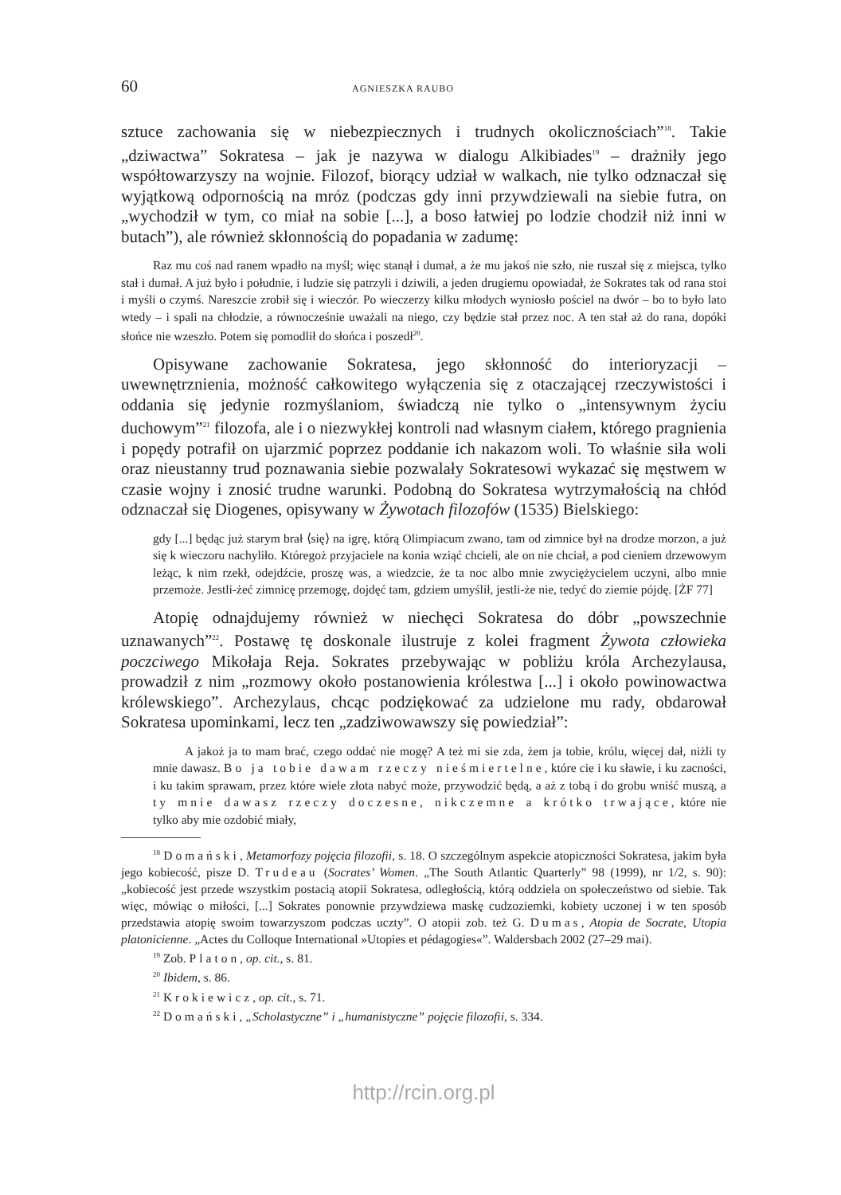60 AGNIESZKA RAUBO
sztuce zachowania się w niebezpiecznych i trudnych okolicznościach”<sup>18</sup>. Takie „dziwactwa” Sokratesa – jak je nazywa w dialogu Alkibiades<sup>19</sup> – drażniły jego współtowarzyszy na wojnie. Filozof, biorący udział w walkach, nie tylko odznaczał się wyjątkową odpornością na mróz (podczas gdy inni przywdziewali na siebie futra, on „wychodził w tym, co miał na sobie [...], a boso łatwiej po lodzie chodził niż inni w butach”), ale również skłonnością do popadania w zadumę:
Raz mu coś nad ranem wpadło na myśl; więc stanął i dumał, a że mu jakoś nie szło, nie ruszał się z miejsca, tylko stał i dumał. A już było i południe, i ludzie się patrzyli i dziwili, a jeden drugiemu opowiadał, że Sokrates tak od rana stoi i myśli o czymś. Nareszcie zrobił się i wieczór. Po wieczerzy kilku młodych wyniosło pościel na dwór – bo to było lato wtedy – i spali na chłodzie, a równocześnie uważali na niego, czy będzie stał przez noc. A ten stał aż do rana, dopóki słońce nie wzeszło. Potem się pomodlił do słońca i poszedł<sup>20</sup>.
Opisywane zachowanie Sokratesa, jego skłonność do interioryzacji – uwewnętrznienia, możność całkowitego wyłączenia się z otaczającej rzeczywistości i oddania się jedynie rozmyślaniom, świadczą nie tylko o „intensywnym życiu duchowym”<sup>21</sup> filozofa, ale i o niezwykłej kontroli nad własnym ciałem, którego pragnienia i popędy potrafił on ujarzmić poprzez poddanie ich nakazom woli. To właśnie siła woli oraz nieustanny trud poznawania siebie pozwalały Sokratesowi wykazać się męstwem w czasie wojny i znosić trudne warunki. Podobną do Sokratesa wytrzymałością na chłód odznaczał się Diogenes, opisywany w Żywotach filozofów (1535) Bielskiego:
gdy [...] będąc już starym brał ⟨się⟩ na igrę, którą Olimpiacum zwano, tam od zimnice był na drodze morzon, a już się k wieczoru nachyliło. Któregoż przyjaciele na konia wziąć chcieli, ale on nie chciał, a pod cieniem drzewowym leżąc, k nim rzekł, odejdźcie, proszę was, a wiedzcie, że ta noc albo mnie zwyciężycielem uczyni, albo mnie przemoże. Jestli-żeć zimnicę przemogę, dojdęć tam, gdziem umyślił, jestli-że nie, tedyć do ziemie pójdę. [ŻF 77]
Atopię odnajdujemy również w niechęci Sokratesa do dóbr „powszechnie uznawanych”<sup>22</sup>. Postawę tę doskonale ilustruje z kolei fragment Żywota człowieka poczciwego Mikołaja Reja. Sokrates przebywając w pobliżu króla Archezylausa, prowadził z nim „rozmowy około postanowienia królestwa [...] i około powinowactwa królewskiego”. Archezylaus, chcąc podziękować za udzielone mu rady, obdarował Sokratesa upominkami, lecz ten „zadziwowawszy się powiedział”:
A jakoż ja to mam brać, czego oddać nie mogę? A też mi sie zda, żem ja tobie, królu, więcej dał, niżli ty mnie dawasz. Bo ja tobie dawam rzeczy nieśmiertelne, które cie i ku sławie, i ku zacności, i ku takim sprawam, przez które wiele złota nabyć może, przywodzić będą, a aż z tobą i do grobu wniść muszą, a ty mnie dawasz rzeczy doczesne, nikczemne a krótko trwające, które nie tylko aby mie ozdobić miały,
<sup>18</sup> Domański, Metamorfozy pojęcia filozofii, s. 18. O szczególnym aspekcie atopiczności Sokratesa, jakim była jego kobiecość, pisze D. Trudeau (Socrates’ Women. „The South Atlantic Quarterly” 98 (1999), nr 1/2, s. 90): „kobiecość jest przede wszystkim postacią atopii Sokratesa, odległością, którą oddziela on społeczeństwo od siebie. Tak więc, mówiąc o miłości, [...] Sokrates ponownie przywdziewa maskę cudzoziemki, kobiety uczonej i w ten sposób przedstawia atopię swoim towarzyszom podczas uczty”. O atopii zob. też G. Dumas, Atopia de Socrate, Utopia platonicienne. „Actes du Colloque International »Utopies et pédagogies«”. Waldersbach 2002 (27–29 mai).
<sup>19</sup> Zob. Platon, op. cit., s. 81.
<sup>20</sup> Ibidem, s. 86.
<sup>21</sup> Krokiewicz, op. cit., s. 71.
<sup>22</sup> Domański, „Scholastyczne” i „humanistyczne” pojęcie filozofii, s. 334.
http://rcin.org.pl